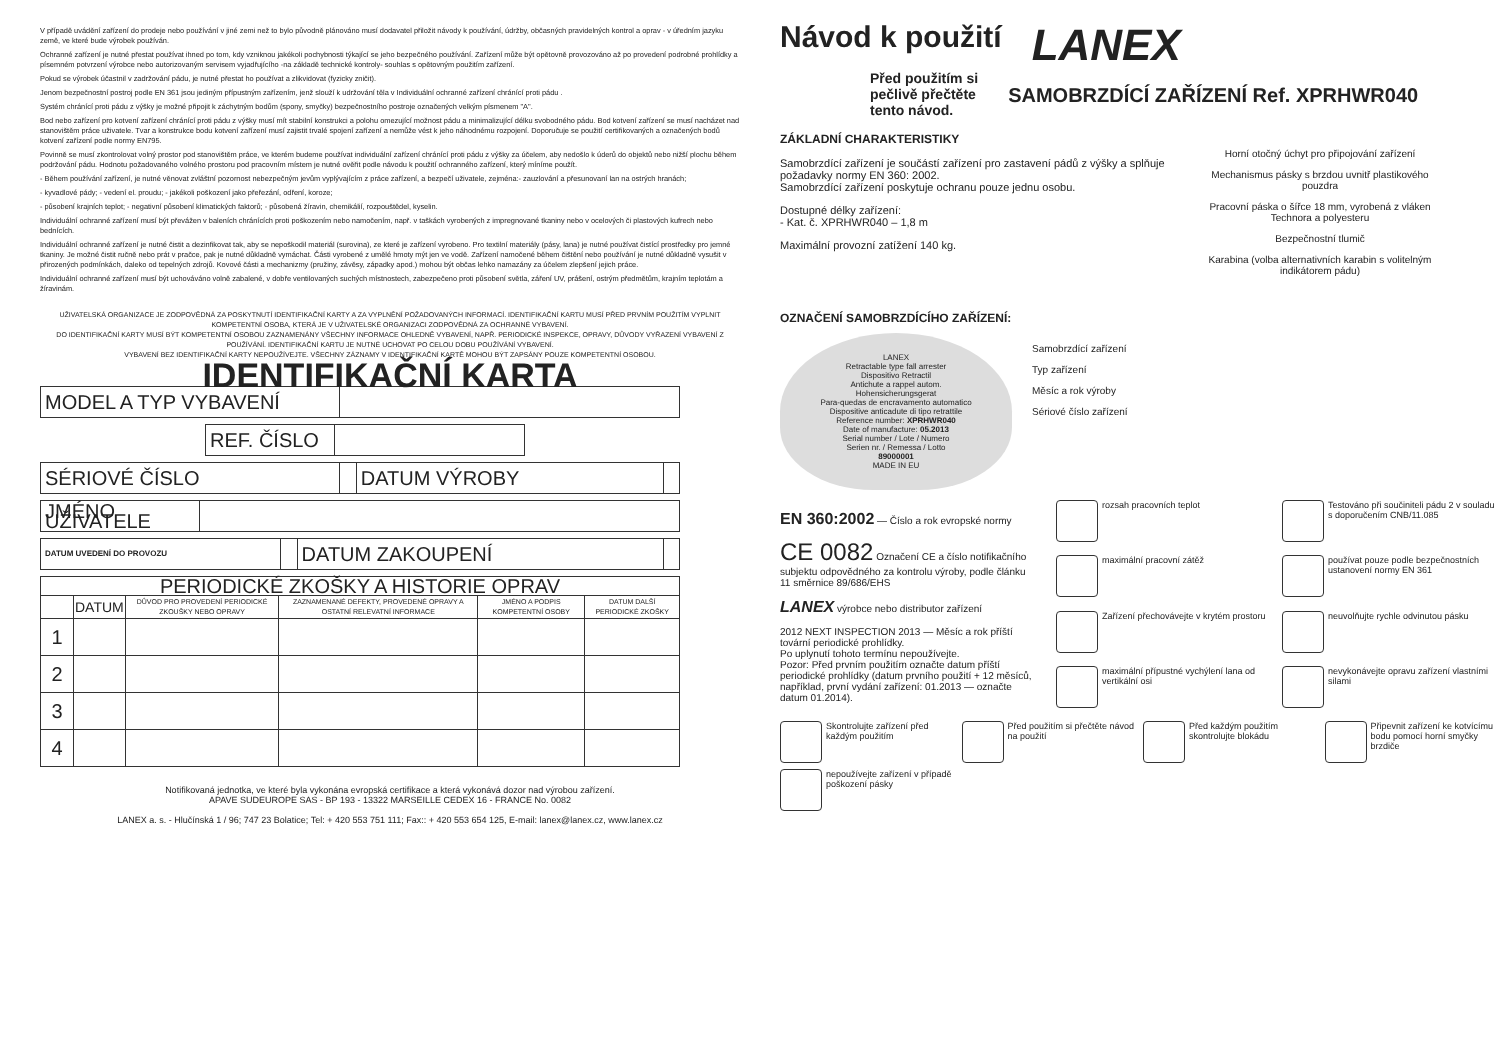V případě uvádění zařízení do prodeje nebo používání v jiné zemi než to bylo původně plánováno musí dodavatel přiložit návody k používání, údržby, občasných pravidelných kontrol a oprav - v úředním jazyku země, ve které bude výrobek používán.
Ochranné zařízení je nutné přestat používat ihned po tom, kdy vzniknou jakékoli pochybnosti týkající se jeho bezpečného používání. Zařízení může být opětovně provozováno až po provedení podrobné prohlídky a písemném potvrzení výrobce nebo autorizovaným servisem vyjadřujícího -na základě technické kontroly- souhlas s opětovným použitím zařízení.
Pokud se výrobek účastnil v zadržování pádu, je nutné přestat ho používat a zlikvidovat (fyzicky zničit).
Jenom bezpečnostní postroj podle EN 361 jsou jediným přípustným zařízením, jenž slouží k udržování těla v Individuální ochranné zařízení chránící proti pádu .
Systém chránící proti pádu z výšky je možné připojit k záchytným bodům (spony, smyčky) bezpečnostního postroje označených velkým písmenem "A".
Bod nebo zařízení pro kotvení zařízení chránící proti pádu z výšky musí mít stabilní konstrukci a polohu omezující možnost pádu a minimalizující délku svobodného pádu. Bod kotvení zařízení se musí nacházet nad stanovištěm práce uživatele. Tvar a konstrukce bodu kotvení zařízení musí zajistit trvalé spojení zařízení a nemůže vést k jeho náhodnému rozpojení. Doporučuje se použití certifikovaných a označených bodů kotvení zařízení podle normy EN795.
Povinně se musí zkontrolovat volný prostor pod stanovištěm práce, ve kterém budeme používat individuální zařízení chránící proti pádu z výšky za účelem, aby nedošlo k úderů do objektů nebo nižší plochu během podržování pádu. Hodnotu požadovaného volného prostoru pod pracovním místem je nutné ověřit podle návodu k použití ochranného zařízení, který míníme použít.
- Během používání zařízení, je nutné věnovat zvláštní pozornost nebezpečným jevům vyplývajícím z práce zařízení, a bezpečí uživatele, zejména:- zauzlování a přesunovaní lan na ostrých hranách;
- kyvadlové pády; - vedení el. proudu; - jakékoli poškození jako přeřezání, odření, koroze;
- působení krajních teplot; - negativní působení klimatických faktorů; - působená žíravin, chemikálií, rozpouštědel, kyselin.
Individuální ochranné zařízení musí být převážen v baleních chránících proti poškozením nebo namočením, např. v taškách vyrobených z impregnované tkaniny nebo v ocelových či plastových kufrech nebo bednících.
Individuální ochranné zařízení je nutné čistit a dezinfikovat tak, aby se nepoškodil materiál (surovina), ze které je zařízení vyrobeno. Pro textilní materiály (pásy, lana) je nutné používat čistící prostředky pro jemné tkaniny. Je možné čistit ručně nebo prát v pračce, pak je nutné důkladně vymáchat. Části vyrobené z umělé hmoty mýt jen ve vodě. Zařízení namočené během čištění nebo používání je nutné důkladně vysušit v přirozených podmínkách, daleko od tepelných zdrojů. Kovové části a mechanizmy (pružiny, závěsy, západky apod.) mohou být občas lehko namazány za účelem zlepšení jejich práce.
Individuální ochranné zařízení musí být uchováváno volně zabalené, v dobře ventilovaných suchých místnostech, zabezpečeno proti působení světla, záření UV, prášení, ostrým předmětům, krajním teplotám a žíravinám.
UŽIVATELSKÁ ORGANIZACE JE ZODPOVĚDNÁ ZA POSKYTNUTÍ IDENTIFIKAČNÍ KARTY A ZA VYPLNĚNÍ POŽADOVANÝCH INFORMACÍ. IDENTIFIKAČNÍ KARTU MUSÍ PŘED PRVNÍM POUŽITÍM VYPLNIT KOMPETENTNÍ OSOBA, KTERÁ JE V UŽIVATELSKÉ ORGANIZACI ZODPOVĚDNÁ ZA OCHRANNÉ VYBAVENÍ.
DO IDENTIFIKAČNÍ KARTY MUSÍ BÝT KOMPETENTNÍ OSOBOU ZAZNAMENÁNY VŠECHNY INFORMACE OHLEDNĚ VYBAVENÍ, NAPŘ. PERIODICKÉ INSPEKCE, OPRAVY, DŮVODY VYŘAZENÍ VYBAVENÍ Z POUŽÍVÁNÍ. IDENTIFIKAČNÍ KARTU JE NUTNÉ UCHOVAT PO CELOU DOBU POUŽÍVÁNÍ VYBAVENÍ.
VYBAVENÍ BEZ IDENTIFIKAČNÍ KARTY NEPOUŽÍVEJTE. VŠECHNY ZÁZNAMY V IDENTIFIKAČNÍ KARTĚ MOHOU BÝT ZAPSÁNY POUZE KOMPETENTNÍ OSOBOU.
IDENTIFIKAČNÍ KARTA
| MODEL A TYP VYBAVENÍ | |
| REF. ČÍSLO | |
| SÉRIOVÉ ČÍSLO | | DATUM VÝROBY | |
| JMÉNO UŽIVATELE | |
| DATUM UVEDENÍ DO PROVOZU | | DATUM ZAKOUPENÍ | |
| PERIODICKÉ ZKOŠKY A HISTORIE OPRAV | | | | | |
| | DATUM | DŮVOD PRO PROVEDENÍ PERIODICKÉ ZKOUŠKY NEBO OPRAVY | ZAZNAMENANÉ DEFEKTY, PROVEDENÉ OPRAVY A OSTATNÍ RELEVATNÍ INFORMACE | JMÉNO A PODPIS KOMPETENTNÍ OSOBY | DATUM DALŠÍ PERIODICKÉ ZKOŠKY |
| 1 | | | | | |
| 2 | | | | | |
| 3 | | | | | |
| 4 | | | | | |
Notifikovaná jednotka, ve které byla vykonána evropská certifikace a která vykonává dozor nad výrobou zařízení.
APAVE SUDEUROPE SAS - BP 193 - 13322 MARSEILLE CEDEX 16 - FRANCE No. 0082
LANEX a. s. - Hlučínská 1 / 96; 747 23 Bolatice; Tel: + 420 553 751 111; Fax:: + 420 553 654 125, E-mail: lanex@lanex.cz, www.lanex.cz
Návod k použití
LANEX
Před použitím si
pečlivě přečtěte
tento návod.
SAMOBRZDÍCÍ ZAŘÍZENÍ Ref. XPRHWR040
ZÁKLADNÍ CHARAKTERISTIKY
Samobrzdící zařízení je součástí zařízení pro zastavení pádů z výšky a splňuje požadavky normy EN 360: 2002.
Samobrzdící zařízení poskytuje ochranu pouze jednu osobu.
Dostupné délky zařízení:
- Kat. č. XPRHWR040 – 1,8 m
Maximální provozní zatížení 140 kg.
OZNAČENÍ SAMOBRZDÍCÍHO ZAŘÍZENÍ:
LANEX
Retractable type fall arrester
Dispositivo Retractil
Antichute a rappel autom.
Hohensicherungsgerat
Para-quedas de encravamento automatico
Dispositive anticadute di tipo retrattile
Reference number: XPRHWR040
Date of manufacture: 05.2013
Serial number / Lote / Numero
Serien nr. / Remessa / Lotto
89000001
MADE IN EU
Samobrzdící zařízení
Typ zařízení
Měsíc a rok výroby
Sériové číslo zařízení
Horní otočný úchyt pro připojování zařízení
Mechanismus pásky s brzdou uvnitř plastikového pouzdra
Pracovní páska o šířce 18 mm, vyrobená z vláken Technora a polyesteru
Bezpečnostní tlumič
Karabina (volba alternativních karabin s volitelným indikátorem pádu)
EN 360:2002 — Číslo a rok evropské normy
CE 0082 Označení CE a číslo notifikačního subjektu odpovědného za kontrolu výroby, podle článku 11 směrnice 89/686/EHS
LANEX výrobce nebo distributor zařízení
2012 NEXT INSPECTION 2013 — Měsíc a rok příští tovární periodické prohlídky.
Po uplynutí tohoto termínu nepoužívejte.
Pozor: Před prvním použitím označte datum příští periodické prohlídky (datum prvního použití + 12 měsíců, například, první vydání zařízení: 01.2013 — označte datum 01.2014).
rozsah pracovních teplot
Testováno při součiniteli pádu 2 v souladu s doporučením CNB/11.085
maximální pracovní zátěž
používat pouze podle bezpečnostních ustanovení normy EN 361
Zařízení přechovávejte v krytém prostoru
neuvolňujte rychle odvinutou pásku
maximální přípustné vychýlení lana od vertikální osi
nevykonávejte opravu zařízení vlastními silami
Skontrolujte zařízení před každým použitím
Před použitím si přečtěte návod na použití
Před každým použitím skontrolujte blokádu
Připevnit zařízení ke kotvícímu bodu pomocí horní smyčky brzdiče
nepoužívejte zařízení v případě poškození pásky